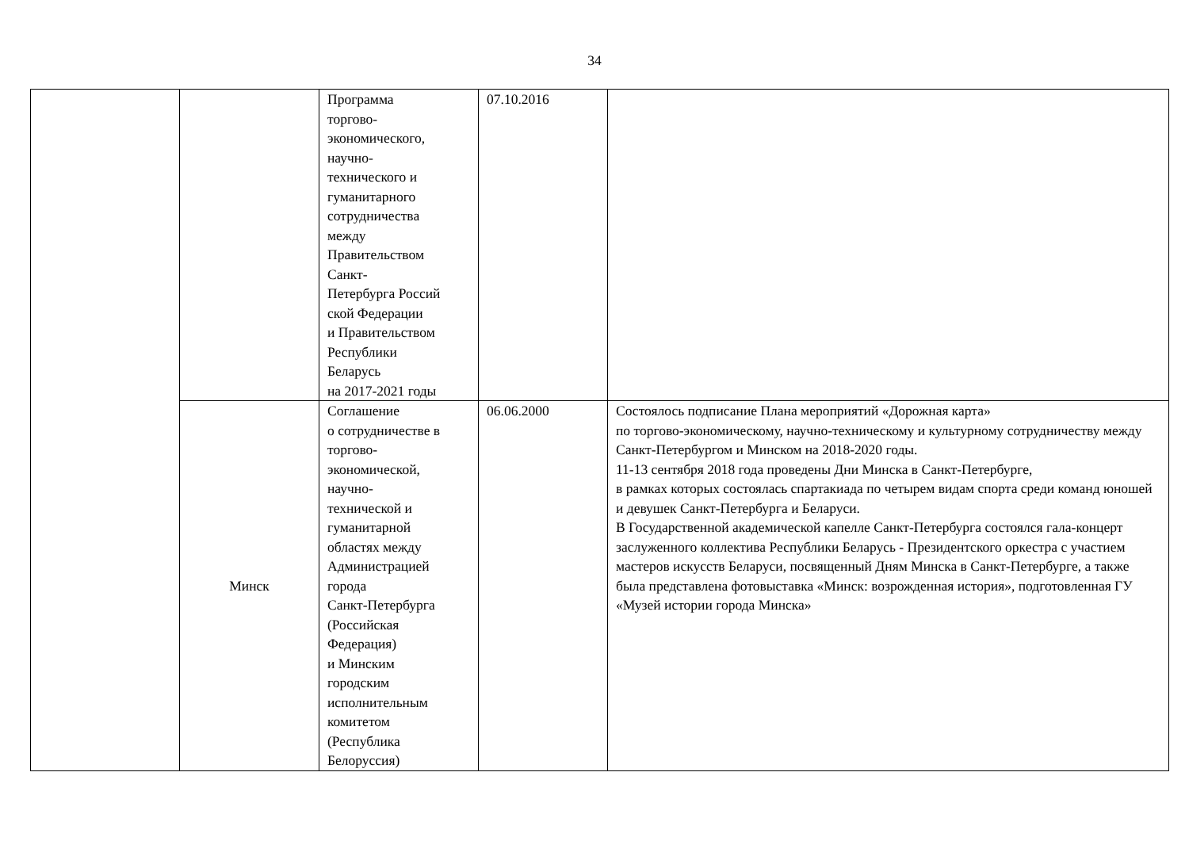34
| | | Программа торгово- экономического, научно- технического и гуманитарного сотрудничества между Правительством Санкт- Петербурга Россий ской Федерации и Правительством Республики Беларусь на 2017-2021 годы | 07.10.2016 | |
| | Минск | Соглашение о сотрудничестве в торгово- экономической, научно- технической и гуманитарной областях между Администрацией города Санкт-Петербурга (Российская Федерация) и Минским городским исполнительным комитетом (Республика Белоруссия) | 06.06.2000 | Состоялось подписание Плана мероприятий «Дорожная карта» по торгово-экономическому, научно-техническому и культурному сотрудничеству между Санкт-Петербургом и Минском на 2018-2020 годы. 11-13 сентября 2018 года проведены Дни Минска в Санкт-Петербурге, в рамках которых состоялась спартакиада по четырем видам спорта среди команд юношей и девушек Санкт-Петербурга и Беларуси. В Государственной академической капелле Санкт-Петербурга состоялся гала-концерт заслуженного коллектива Республики Беларусь - Президентского оркестра с участием мастеров искусств Беларуси, посвященный Дням Минска в Санкт-Петербурге, а также была представлена фотовыставка «Минск: возрожденная история», подготовленная ГУ «Музей истории города Минска» |